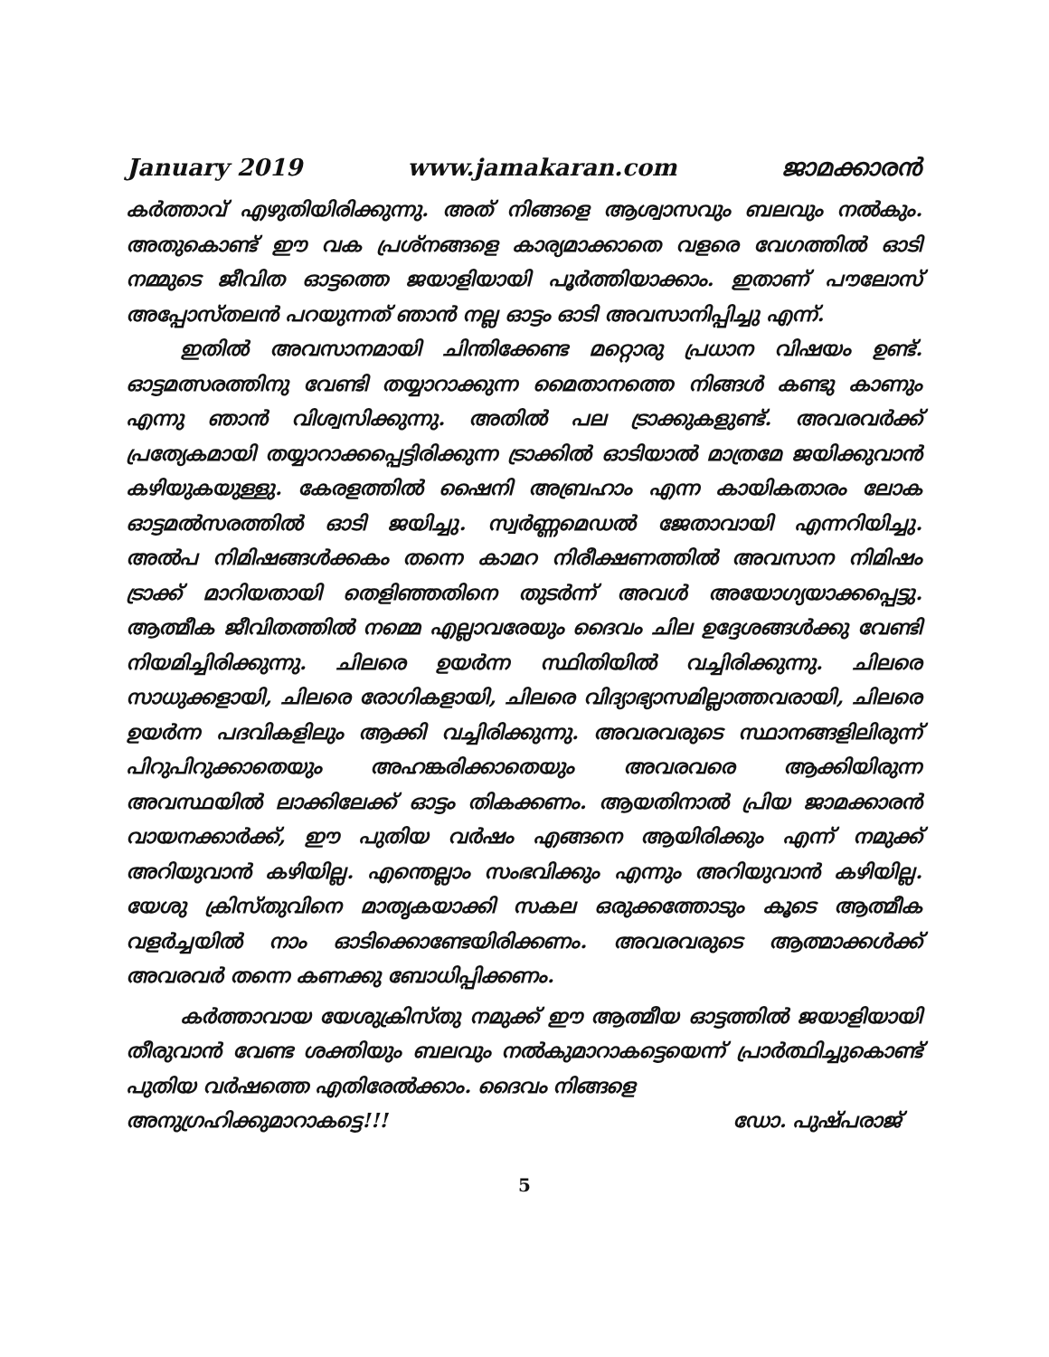January 2019 www.jamakaran.com ജാമക്കാരൻ
കർത്താവ് എഴുതിയിരിക്കുന്നു. അത് നിങ്ങളെ ആശ്വാസവും ബലവും നൽകും. അതുകൊണ്ട് ഈ വക പ്രശ്നങ്ങളെ കാര്യമാക്കാതെ വളരെ വേഗത്തിൽ ഓടി നമ്മുടെ ജീവിത ഓട്ടത്തെ ജയാളിയായി പൂർത്തിയാക്കാം. ഇതാണ് പൗലോസ് അപ്പോസ്തലൻ പറയുന്നത് ഞാൻ നല്ല ഓട്ടം ഓടി അവസാനിപ്പിച്ചു എന്ന്.
ഇതിൽ അവസാനമായി ചിന്തിക്കേണ്ട മറ്റൊരു പ്രധാന വിഷയം ഉണ്ട്. ഓട്ടമത്സരത്തിനു വേണ്ടി തയ്യാറാക്കുന്ന മൈതാനത്തെ നിങ്ങൾ കണ്ടു കാണും എന്നു ഞാൻ വിശ്വസിക്കുന്നു. അതിൽ പല ട്രാക്കുകളുണ്ട്. അവരവർക്ക് പ്രത്യേകമായി തയ്യാറാക്കപ്പെട്ടിരിക്കുന്ന ട്രാക്കിൽ ഓടിയാൽ മാത്രമേ ജയിക്കുവാൻ കഴിയുകയുള്ളു. കേരളത്തിൽ ഷൈനി അബ്രഹാം എന്ന കായികതാരം ലോക ഓട്ടമൽസരത്തിൽ ഓടി ജയിച്ചു. സ്വർണ്ണമെഡൽ ജേതാവായി എന്നറിയിച്ചു. അൽപ നിമിഷങ്ങൾക്കകം തന്നെ കാമറ നിരീക്ഷണത്തിൽ അവസാന നിമിഷം ട്രാക്ക് മാറിയതായി തെളിഞ്ഞതിനെ തുടർന്ന് അവൾ അയോഗ്യയാക്കപ്പെട്ടു. ആത്മീക ജീവിതത്തിൽ നമ്മെ എല്ലാവരേയും ദൈവം ചില ഉദ്ദേശങ്ങൾക്കു വേണ്ടി നിയമിച്ചിരിക്കുന്നു. ചിലരെ ഉയർന്ന സ്ഥിതിയിൽ വച്ചിരിക്കുന്നു. ചിലരെ സാധുക്കളായി, ചിലരെ രോഗികളായി, ചിലരെ വിദ്യാഭ്യാസമില്ലാത്തവരായി, ചിലരെ ഉയർന്ന പദവികളിലും ആക്കി വച്ചിരിക്കുന്നു. അവരവരുടെ സ്ഥാനങ്ങളിലിരുന്ന് പിറുപിറുക്കാതെയും അഹങ്കരിക്കാതെയും അവരവരെ ആക്കിയിരുന്ന അവസ്ഥയിൽ ലാക്കിലേക്ക് ഓട്ടം തികക്കണം. ആയതിനാൽ പ്രിയ ജാമക്കാരൻ വായനക്കാർക്ക്, ഈ പുതിയ വർഷം എങ്ങനെ ആയിരിക്കും എന്ന് നമുക്ക് അറിയുവാൻ കഴിയില്ല. എന്തെല്ലാം സംഭവിക്കും എന്നും അറിയുവാൻ കഴിയില്ല. യേശു ക്രിസ്തുവിനെ മാതൃകയാക്കി സകല ഒരുക്കത്തോടും കൂടെ ആത്മീക വളർച്ചയിൽ നാം ഓടിക്കൊണ്ടേയിരിക്കണം. അവരവരുടെ ആത്മാക്കൾക്ക് അവരവർ തന്നെ കണക്കു ബോധിപ്പിക്കണം.
കർത്താവായ യേശുക്രിസ്തു നമുക്ക് ഈ ആത്മീയ ഓട്ടത്തിൽ ജയാളിയായി തീരുവാൻ വേണ്ട ശക്തിയും ബലവും നൽകുമാറാകട്ടെയെന്ന് പ്രാർത്ഥിച്ചുകൊണ്ട് പുതിയ വർഷത്തെ എതിരേൽക്കാം. ദൈവം നിങ്ങളെ
അനുഗ്രഹിക്കുമാറാകട്ടെ!!! ഡോ. പുഷ്പരാജ്
5